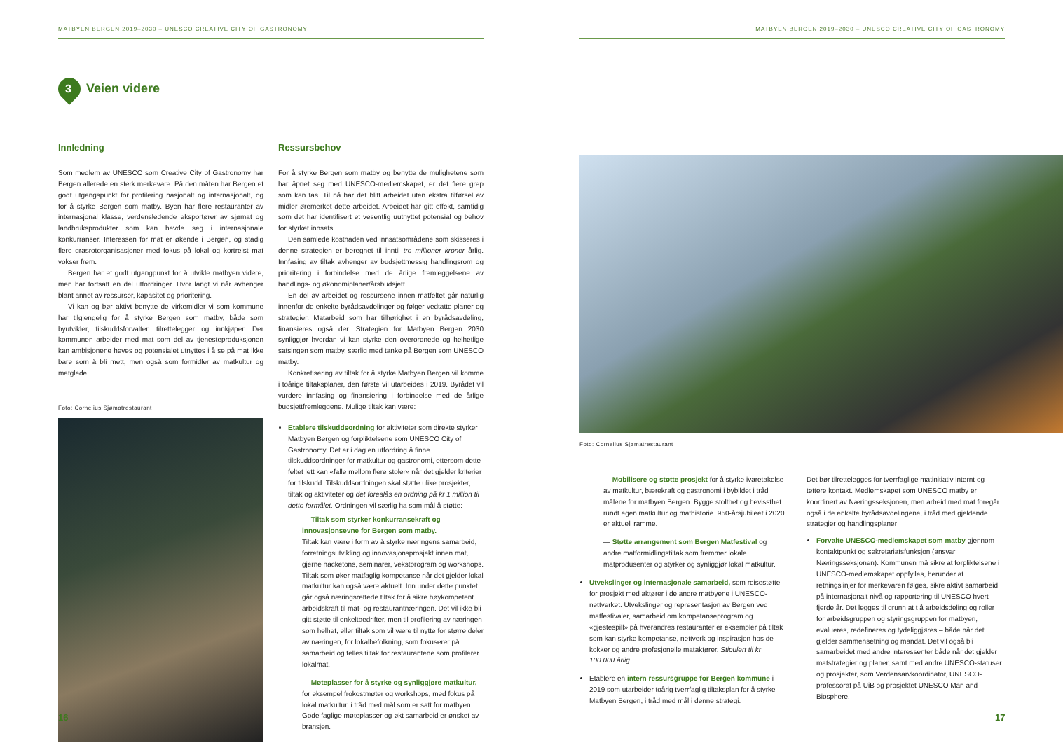MATBYEN BERGEN 2019–2030 – UNESCO CREATIVE CITY OF GASTRONOMY
3 Veien videre
Innledning
Som medlem av UNESCO som Creative City of Gastronomy har Bergen allerede en sterk merkevare. På den måten har Bergen et godt utgangspunkt for profilering nasjonalt og internasjonalt, og for å styrke Bergen som matby. Byen har flere restauranter av internasjonal klasse, verdensledende eksportører av sjømat og landbruksprodukter som kan hevde seg i internasjonale konkurranser. Interessen for mat er økende i Bergen, og stadig flere grasrotorganisasjoner med fokus på lokal og kortreist mat vokser frem.
Bergen har et godt utgangpunkt for å utvikle matbyen videre, men har fortsatt en del utfordringer. Hvor langt vi når avhenger blant annet av ressurser, kapasitet og prioritering.
Vi kan og bør aktivt benytte de virkemidler vi som kommune har tilgjengelig for å styrke Bergen som matby, både som byutvikler, tilskuddsforvalter, tilrettelegger og innkjøper. Der kommunen arbeider med mat som del av tjenesteproduksjonen kan ambisjonene heves og potensialet utnyttes i å se på mat ikke bare som å bli mett, men også som formidler av matkultur og matglede.
Foto: Cornelius Sjømatrestaurant
Ressursbehov
For å styrke Bergen som matby og benytte de mulighetene som har åpnet seg med UNESCO-medlemskapet, er det flere grep som kan tas. Til nå har det blitt arbeidet uten ekstra tilførsel av midler øremerket dette arbeidet. Arbeidet har gitt effekt, samtidig som det har identifisert et vesentlig uutnyttet potensial og behov for styrket innsats.
Den samlede kostnaden ved innsatsområdene som skisseres i denne strategien er beregnet til inntil tre millioner kroner årlig. Innfasing av tiltak avhenger av budsjettmessig handlingsrom og prioritering i forbindelse med de årlige fremleggelsene av handlings- og økonomiplaner/årsbudsjett.
En del av arbeidet og ressursene innen matfeltet går naturlig innenfor de enkelte byrådsavdelinger og følger vedtatte planer og strategier. Matarbeid som har tilhørighet i en byrådsavdeling, finansieres også der. Strategien for Matbyen Bergen 2030 synliggjør hvordan vi kan styrke den overordnede og helhetlige satsingen som matby, særlig med tanke på Bergen som UNESCO matby.
Konkretisering av tiltak for å styrke Matbyen Bergen vil komme i toårige tiltaksplaner, den første vil utarbeides i 2019. Byrådet vil vurdere innfasing og finansiering i forbindelse med de årlige budsjettfremleggene. Mulige tiltak kan være:
Etablere tilskuddsordning for aktiviteter som direkte styrker Matbyen Bergen og forpliktelsene som UNESCO City of Gastronomy. Det er i dag en utfordring å finne tilskuddsordninger for matkultur og gastronomi, ettersom dette feltet lett kan «falle mellom flere stoler» når det gjelder kriterier for tilskudd. Tilskuddsordningen skal støtte ulike prosjekter, tiltak og aktiviteter og det foreslås en ordning på kr 1 million til dette formålet. Ordningen vil særlig ha som mål å støtte:
— Tiltak som styrker konkurransekraft og innovasjonsevne for Bergen som matby.
Tiltak kan være i form av å styrke næringens samarbeid, forretningsutvikling og innovasjonsprosjekt innen mat, gjerne hacketons, seminarer, vekstprogram og workshops. Tiltak som øker matfaglig kompetanse når det gjelder lokal matkultur kan også være aktuelt. Inn under dette punktet går også næringsrettede tiltak for å sikre høykompetent arbeidskraft til mat- og restaurantnæringen. Det vil ikke bli gitt støtte til enkeltbedrifter, men til profilering av næringen som helhet, eller tiltak som vil være til nytte for større deler av næringen, for lokalbefolkning, som fokuserer på samarbeid og felles tiltak for restaurantene som profilerer lokalmat.
— Møteplasser for å styrke og synliggjøre matkultur, for eksempel frokostmøter og workshops, med fokus på lokal matkultur, i tråd med mål som er satt for matbyen. Gode faglige møteplasser og økt samarbeid er ønsket av bransjen.
16
MATBYEN BERGEN 2019–2030 – UNESCO CREATIVE CITY OF GASTRONOMY
Foto: Cornelius Sjømatrestaurant
— Mobilisere og støtte prosjekt for å styrke ivaretakelse av matkultur, bærekraft og gastronomi i bybildet i tråd målene for matbyen Bergen. Bygge stolthet og bevissthet rundt egen matkultur og mathistorie. 950-årsjubileet i 2020 er aktuell ramme.
— Støtte arrangement som Bergen Matfestival og andre matformidlingstiltak som fremmer lokale matprodusenter og styrker og synliggjør lokal matkultur.
Utvekslinger og internasjonale samarbeid, som reisestøtte for prosjekt med aktører i de andre matbyene i UNESCO-nettverket. Utvekslinger og representasjon av Bergen ved matfestivaler, samarbeid om kompetanseprogram og «gjestespill» på hverandres restauranter er eksempler på tiltak som kan styrke kompetanse, nettverk og inspirasjon hos de kokker og andre profesjonelle mataktører. Stipulert til kr 100.000 årlig.
Etablere en intern ressursgruppe for Bergen kommune i 2019 som utarbeider toårig tverrfaglig tiltaksplan for å styrke Matbyen Bergen, i tråd med mål i denne strategi.
Det bør tilrettelegges for tverrfaglige matinitiativ internt og tettere kontakt. Medlemskapet som UNESCO matby er koordinert av Næringsseksjonen, men arbeid med mat foregår også i de enkelte byrådsavdelingene, i tråd med gjeldende strategier og handlingsplaner
Forvalte UNESCO-medlemskapet som matby gjennom kontaktpunkt og sekretariatsfunksjon (ansvar Næringsseksjonen). Kommunen må sikre at forpliktelsene i UNESCO-medlemskapet oppfylles, herunder at retningslinjer for merkevaren følges, sikre aktivt samarbeid på internasjonalt nivå og rapportering til UNESCO hvert fjerde år. Det legges til grunn at t å arbeidsdeling og roller for arbeidsgruppen og styringsgruppen for matbyen, evalueres, redefineres og tydeliggjøres – både når det gjelder sammensetning og mandat. Det vil også bli samarbeidet med andre interessenter både når det gjelder matstrategier og planer, samt med andre UNESCO-statuser og prosjekter, som Verdensarvkoordinator, UNESCO-professorat på UiB og prosjektet UNESCO Man and Biosphere.
17